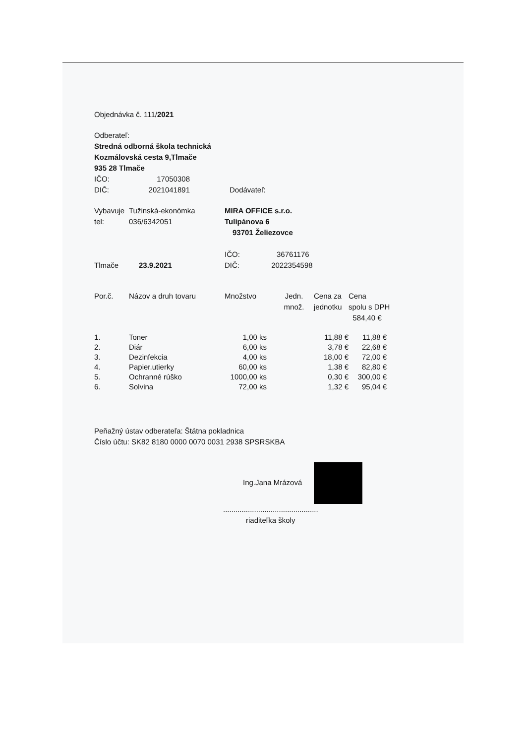Objednávka č. 111/2021
Odberateľ:
Stredná odborná škola technická
Kozmálovská cesta 9,Tlmače
935 28 Tlmače
| IČO: | 17050308 | |
| DIČ: | 2021041891 | Dodávateľ: |
| Vybavuje | Tužinská-ekonómka | MIRA OFFICE s.r.o. |
| tel: | 036/6342051 | Tulipánova 6 |
| | | 93701 Želiezovce |
| | | IČO: 36761176 |
| Tlmače | 23.9.2021 | DIČ: 2022354598 |
| Por.č. | Názov a druh tovaru | Množstvo | Jedn. množ. | Cena za jednotku | Cena spolu s DPH 584,40 € |
| 1. | Toner | 1,00 ks | 11,88 € | 11,88 € |
| 2. | Diár | 6,00 ks | 3,78 € | 22,68 € |
| 3. | Dezinfekcia | 4,00 ks | 18,00 € | 72,00 € |
| 4. | Papier.utierky | 60,00 ks | 1,38 € | 82,80 € |
| 5. | Ochranné rúško | 1000,00 ks | 0,30 € | 300,00 € |
| 6. | Solvina | 72,00 ks | 1,32 € | 95,04 € |
Peňažný ústav odberateľa: Štátna pokladnica
Číslo účtu: SK82 8180 0000 0070 0031 2938 SPSRSKBA
Ing.Jana Mrázová
..............................................
riaditeľka školy